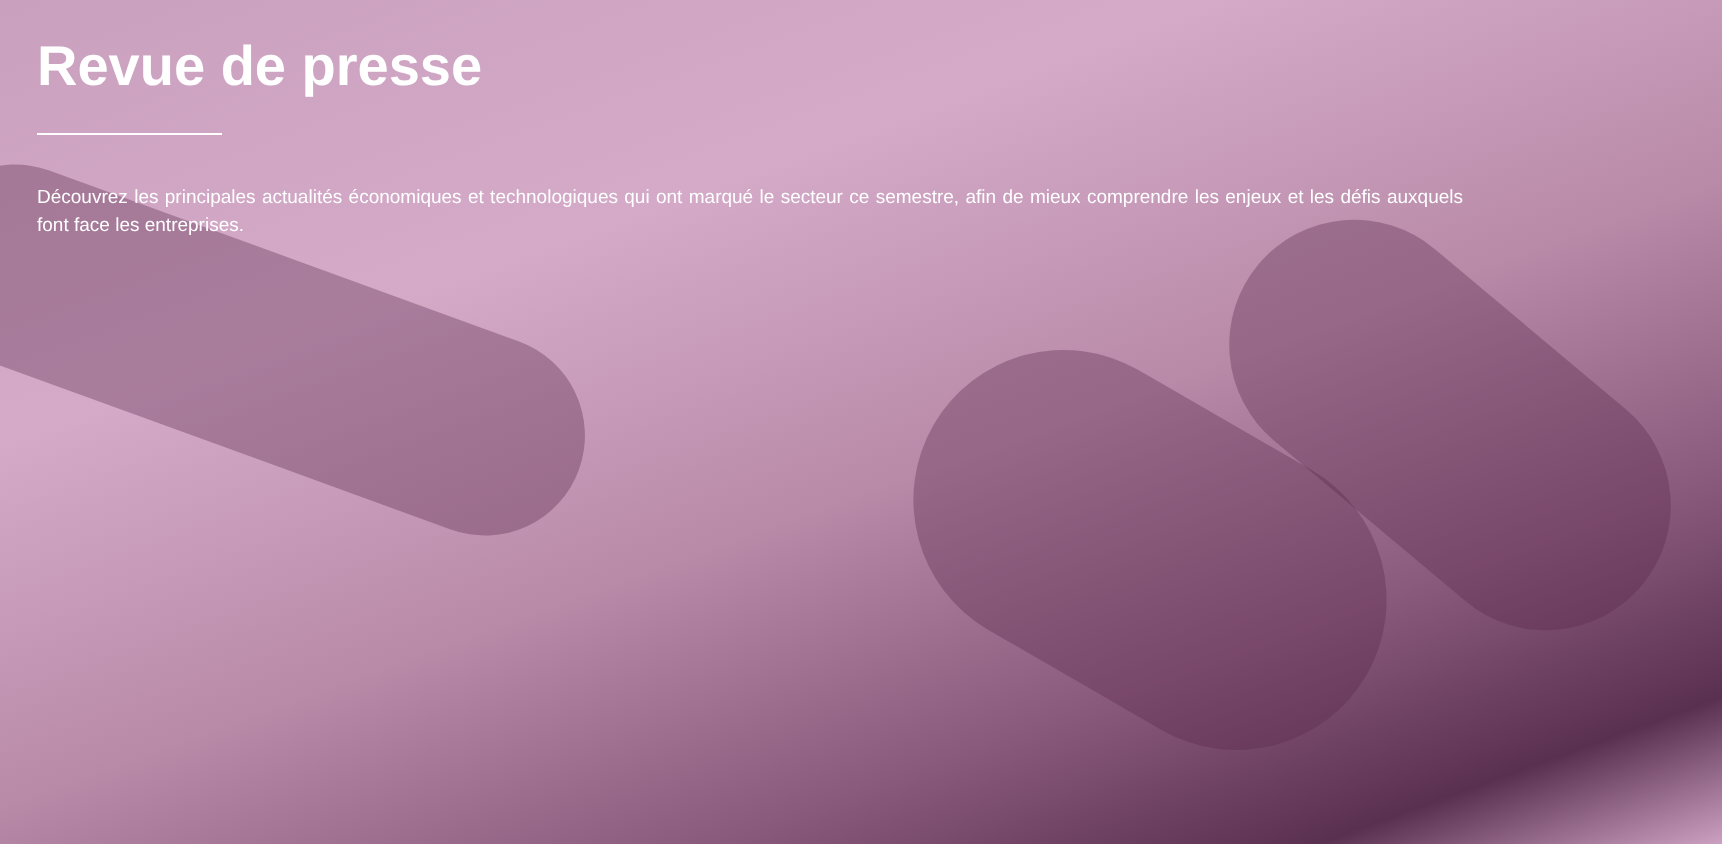Revue de presse
Découvrez les principales actualités économiques et technologiques qui ont marqué le secteur ce semestre, afin de mieux comprendre les enjeux et les défis auxquels font face les entreprises.